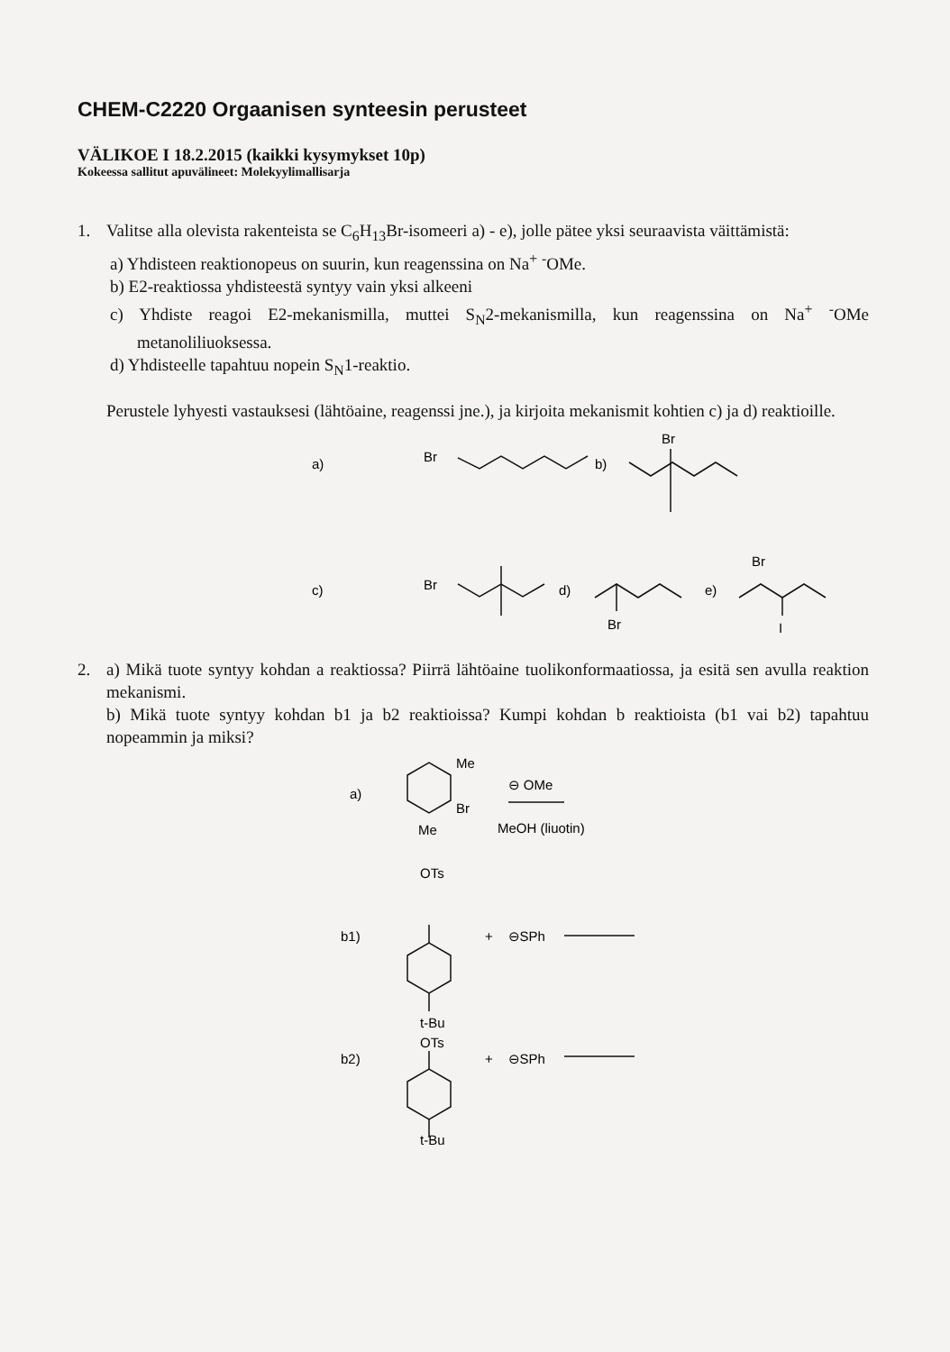CHEM-C2220 Orgaanisen synteesin perusteet
VÄLIKOE I 18.2.2015 (kaikki kysymykset 10p)
Kokeessa sallitut apuvälineet: Molekyylimallisarja
1.
Valitse alla olevista rakenteista se C<sub>6</sub>H<sub>13</sub>Br-isomeeri a) - e), jolle pätee yksi seuraavista väittämistä:
a) Yhdisteen reaktionopeus on suurin, kun reagenssina on Na<sup>+</sup> <sup>-</sup>OMe.
b) E2-reaktiossa yhdisteestä syntyy vain yksi alkeeni
c) Yhdiste reagoi E2-mekanismilla, muttei S<sub>N</sub>2-mekanismilla, kun reagenssina on Na<sup>+</sup> <sup>-</sup>OMe metanoliliuoksessa.
d) Yhdisteelle tapahtuu nopein S<sub>N</sub>1-reaktio.
Perustele lyhyesti vastauksesi (lähtöaine, reagenssi jne.), ja kirjoita mekanismit kohtien c) ja d) reaktioille.
a)
Br
b)
Br
c)
Br
d)
Br
e)
Br
I
2.
a) Mikä tuote syntyy kohdan a reaktiossa? Piirrä lähtöaine tuolikonformaatiossa, ja esitä sen avulla reaktion mekanismi.
b) Mikä tuote syntyy kohdan b1 ja b2 reaktioissa? Kumpi kohdan b reaktioista (b1 vai b2) tapahtuu nopeammin ja miksi?
a)
Me
Br
Me
⊖ OMe
MeOH (liuotin)
OTs
b1)
+
⊖SPh
t-Bu
OTs
b2)
+
⊖SPh
t-Bu